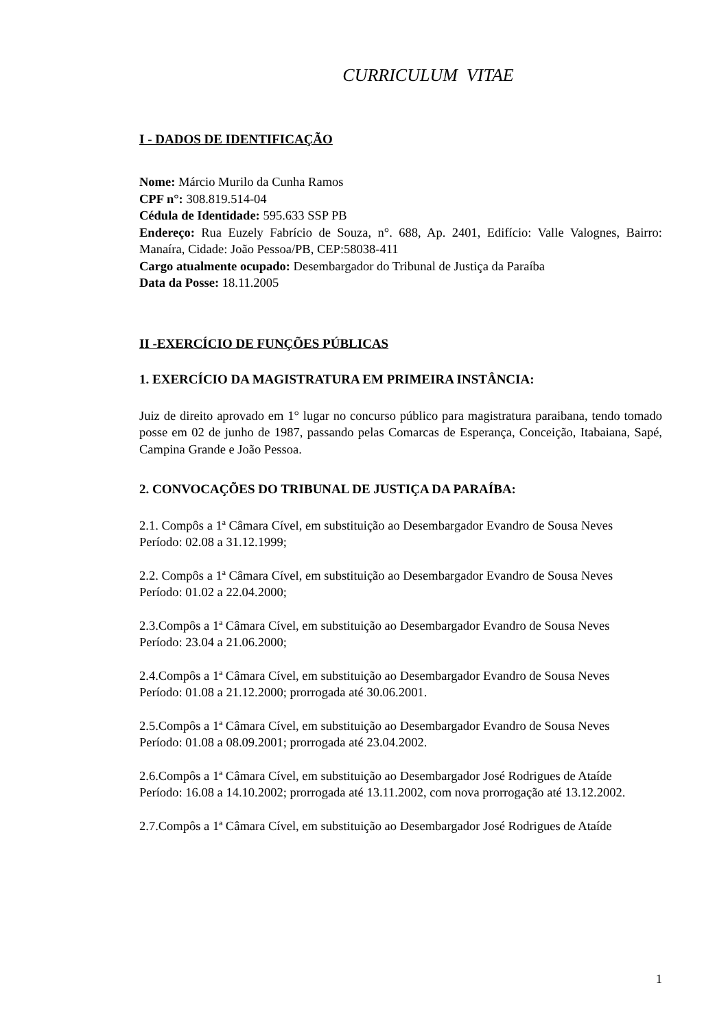CURRICULUM VITAE
I - DADOS DE IDENTIFICAÇÃO
Nome: Márcio Murilo da Cunha Ramos
CPF n°: 308.819.514-04
Cédula de Identidade: 595.633 SSP PB
Endereço: Rua Euzely Fabrício de Souza, n°. 688, Ap. 2401, Edifício: Valle Valognes, Bairro: Manaíra, Cidade: João Pessoa/PB, CEP:58038-411
Cargo atualmente ocupado: Desembargador do Tribunal de Justiça da Paraíba
Data da Posse: 18.11.2005
II -EXERCÍCIO DE FUNÇÕES PÚBLICAS
1. EXERCÍCIO DA MAGISTRATURA EM PRIMEIRA INSTÂNCIA:
Juiz de direito aprovado em 1° lugar no concurso público para magistratura paraibana, tendo tomado posse em 02 de junho de 1987, passando pelas Comarcas de Esperança, Conceição, Itabaiana, Sapé, Campina Grande e João Pessoa.
2. CONVOCAÇÕES DO TRIBUNAL DE JUSTIÇA DA PARAÍBA:
2.1. Compôs a 1ª Câmara Cível, em substituição ao Desembargador Evandro de Sousa Neves
Período: 02.08 a 31.12.1999;
2.2. Compôs a 1ª Câmara Cível, em substituição ao Desembargador Evandro de Sousa Neves
Período: 01.02 a 22.04.2000;
2.3.Compôs a 1ª Câmara Cível, em substituição ao Desembargador Evandro de Sousa Neves
Período: 23.04 a 21.06.2000;
2.4.Compôs a 1ª Câmara Cível, em substituição ao Desembargador Evandro de Sousa Neves
Período: 01.08 a 21.12.2000; prorrogada até 30.06.2001.
2.5.Compôs a 1ª Câmara Cível, em substituição ao Desembargador Evandro de Sousa Neves
Período: 01.08 a 08.09.2001; prorrogada até 23.04.2002.
2.6.Compôs a 1ª Câmara Cível, em substituição ao Desembargador José Rodrigues de Ataíde
Período: 16.08 a 14.10.2002; prorrogada até 13.11.2002, com nova prorrogação até 13.12.2002.
2.7.Compôs a 1ª Câmara Cível, em substituição ao Desembargador José Rodrigues de Ataíde
1